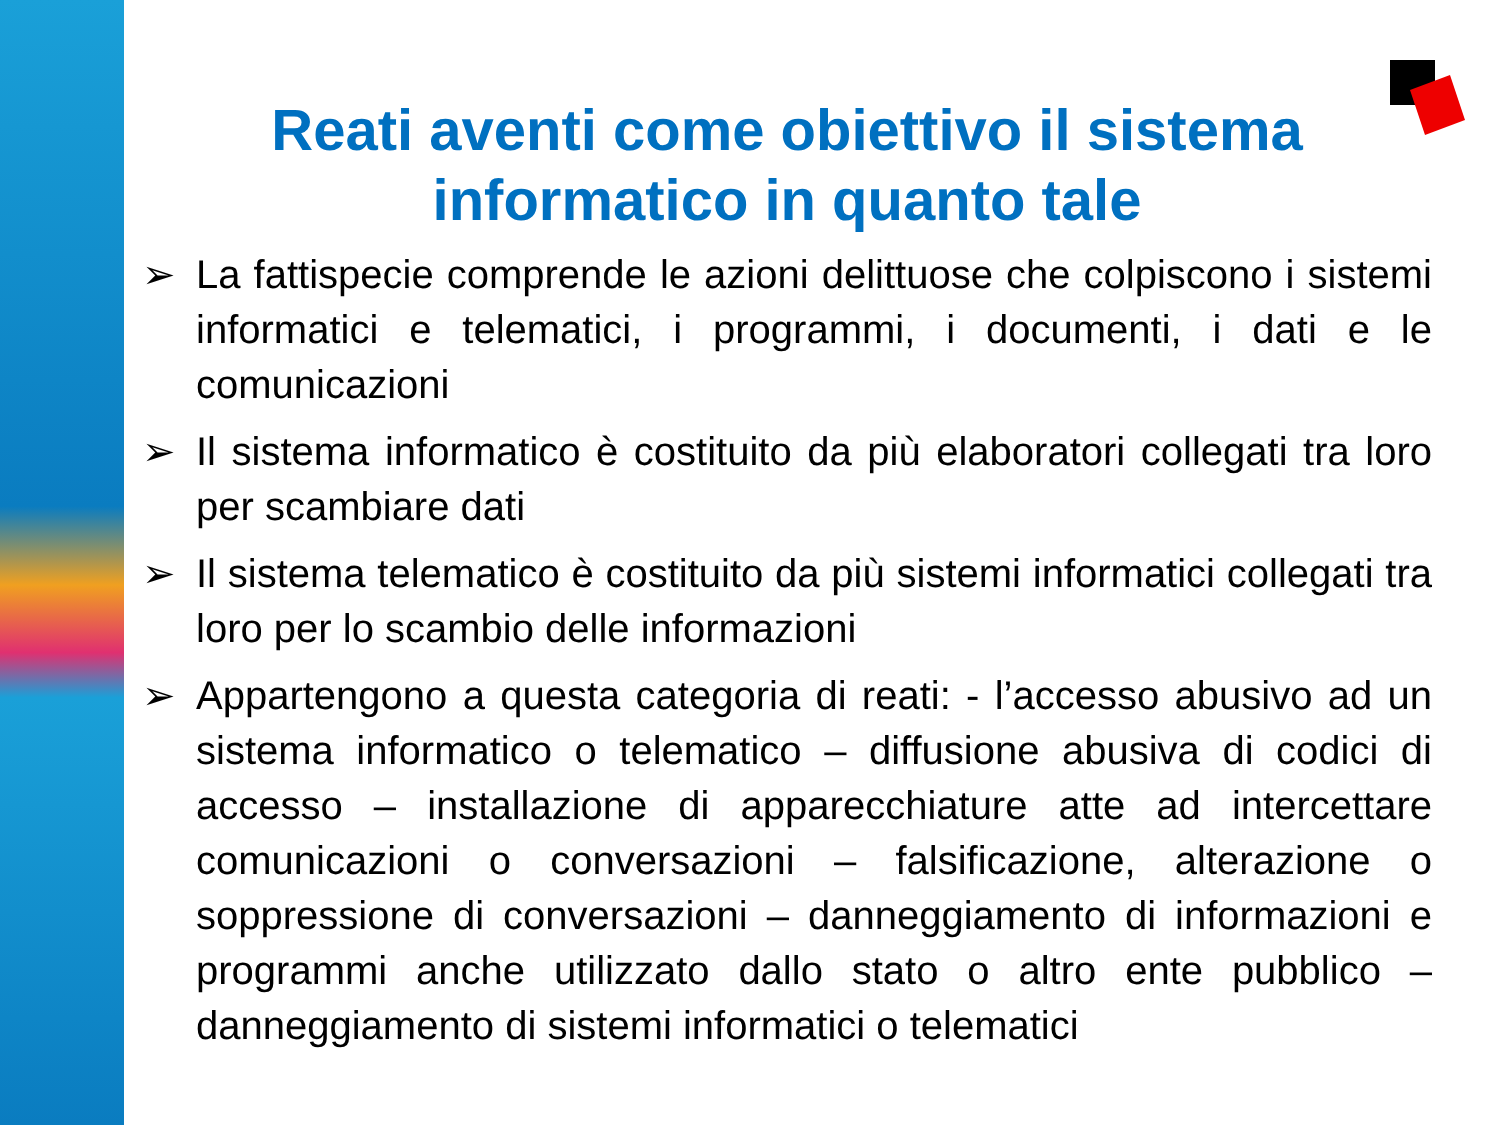Reati aventi come obiettivo il sistema informatico in quanto tale
➢ La fattispecie comprende le azioni delittuose che colpiscono i sistemi informatici e telematici, i programmi, i documenti, i dati e le comunicazioni
➢ Il sistema informatico è costituito da più elaboratori collegati tra loro per scambiare dati
➢ Il sistema telematico è costituito da più sistemi informatici collegati tra loro per lo scambio delle informazioni
➢ Appartengono a questa categoria di reati: - l’accesso abusivo ad un sistema informatico o telematico – diffusione abusiva di codici di accesso – installazione di apparecchiature atte ad intercettare comunicazioni o conversazioni – falsificazione, alterazione o soppressione di conversazioni – danneggiamento di informazioni e programmi anche utilizzato dallo stato o altro ente pubblico – danneggiamento di sistemi informatici o telematici